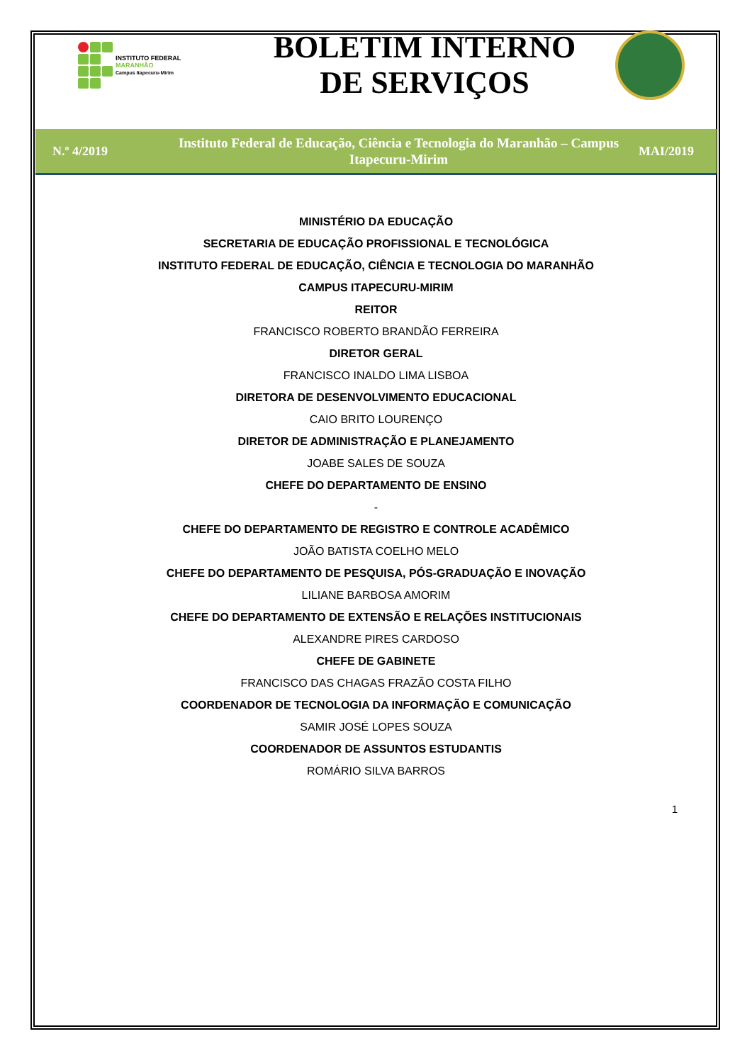INSTITUTO FEDERAL
MARANHÃO
Campus Itapecuru-Mirim
BOLETIM INTERNO
DE SERVIÇOS
N.º 4/2019
Instituto Federal de Educação, Ciência e Tecnologia do Maranhão – Campus Itapecuru-Mirim
MAI/2019
MINISTÉRIO DA EDUCAÇÃO
SECRETARIA DE EDUCAÇÃO PROFISSIONAL E TECNOLÓGICA
INSTITUTO FEDERAL DE EDUCAÇÃO, CIÊNCIA E TECNOLOGIA DO MARANHÃO
CAMPUS ITAPECURU-MIRIM
REITOR
FRANCISCO ROBERTO BRANDÃO FERREIRA
DIRETOR GERAL
FRANCISCO INALDO LIMA LISBOA
DIRETORA DE DESENVOLVIMENTO EDUCACIONAL
CAIO BRITO LOURENÇO
DIRETOR DE ADMINISTRAÇÃO E PLANEJAMENTO
JOABE SALES DE SOUZA
CHEFE DO DEPARTAMENTO DE ENSINO
-
CHEFE DO DEPARTAMENTO DE REGISTRO E CONTROLE ACADÊMICO
JOÃO BATISTA COELHO MELO
CHEFE DO DEPARTAMENTO DE PESQUISA, PÓS-GRADUAÇÃO E INOVAÇÃO
LILIANE BARBOSA AMORIM
CHEFE DO DEPARTAMENTO DE EXTENSÃO E RELAÇÕES INSTITUCIONAIS
ALEXANDRE PIRES CARDOSO
CHEFE DE GABINETE
FRANCISCO DAS CHAGAS FRAZÃO COSTA FILHO
COORDENADOR DE TECNOLOGIA DA INFORMAÇÃO E COMUNICAÇÃO
SAMIR JOSÉ LOPES SOUZA
COORDENADOR DE ASSUNTOS ESTUDANTIS
ROMÁRIO SILVA BARROS
1